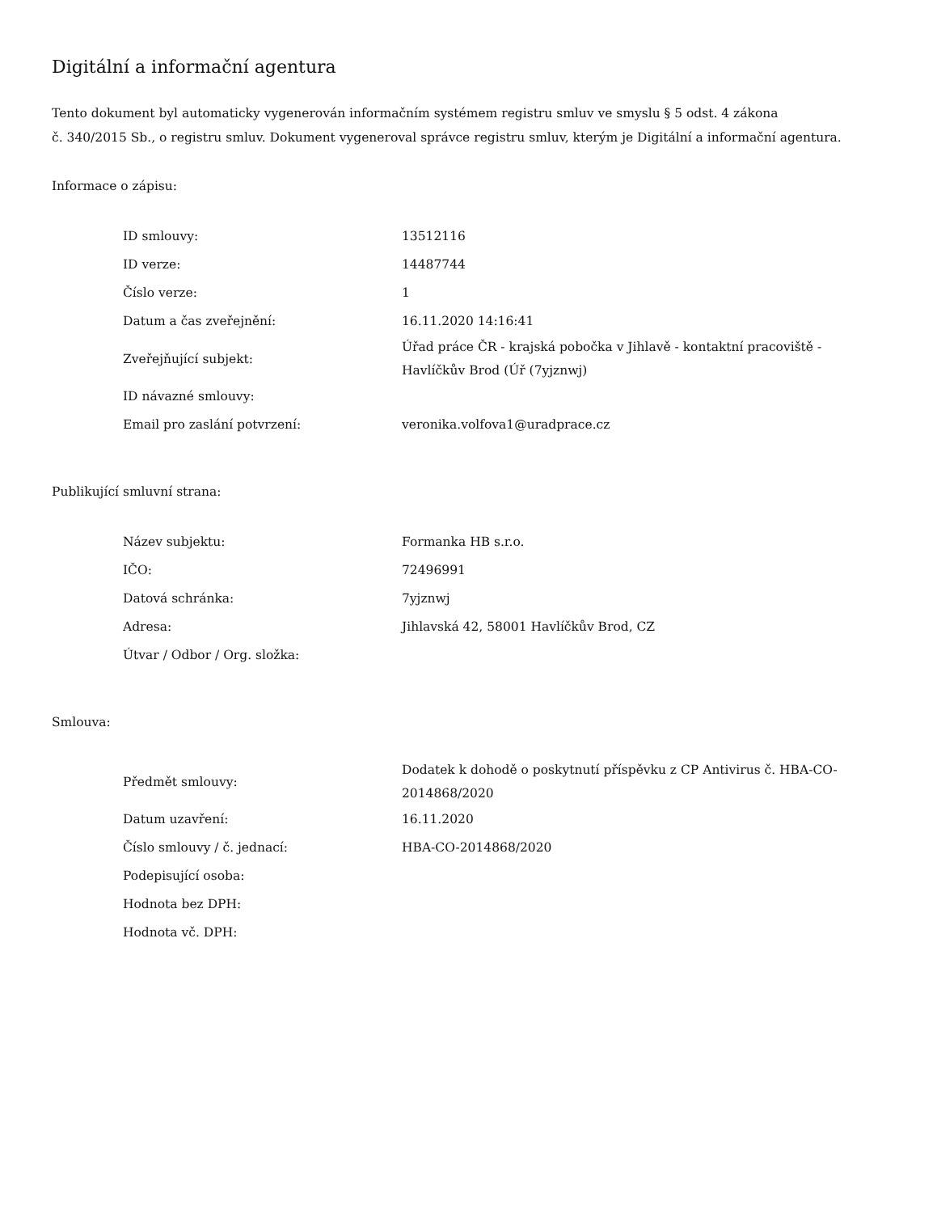Digitální a informační agentura
Tento dokument byl automaticky vygenerován informačním systémem registru smluv ve smyslu § 5 odst. 4 zákona
č. 340/2015 Sb., o registru smluv. Dokument vygeneroval správce registru smluv, kterým je Digitální a informační agentura.
Informace o zápisu:
| ID smlouvy: | 13512116 |
| ID verze: | 14487744 |
| Číslo verze: | 1 |
| Datum a čas zveřejnění: | 16.11.2020 14:16:41 |
| Zveřejňující subjekt: | Úřad práce ČR - krajská pobočka v Jihlavě - kontaktní pracoviště - Havlíčkův Brod (Úř (7yjznwj) |
| ID návazné smlouvy: | |
| Email pro zaslání potvrzení: | veronika.volfova1@uradprace.cz |
Publikující smluvní strana:
| Název subjektu: | Formanka HB s.r.o. |
| IČO: | 72496991 |
| Datová schránka: | 7yjznwj |
| Adresa: | Jihlavská 42, 58001 Havlíčkův Brod, CZ |
| Útvar / Odbor / Org. složka: | |
Smlouva:
| Předmět smlouvy: | Dodatek k dohodě o poskytnutí příspěvku z CP Antivirus č. HBA-CO-2014868/2020 |
| Datum uzavření: | 16.11.2020 |
| Číslo smlouvy / č. jednací: | HBA-CO-2014868/2020 |
| Podepisující osoba: | |
| Hodnota bez DPH: | |
| Hodnota vč. DPH: | |